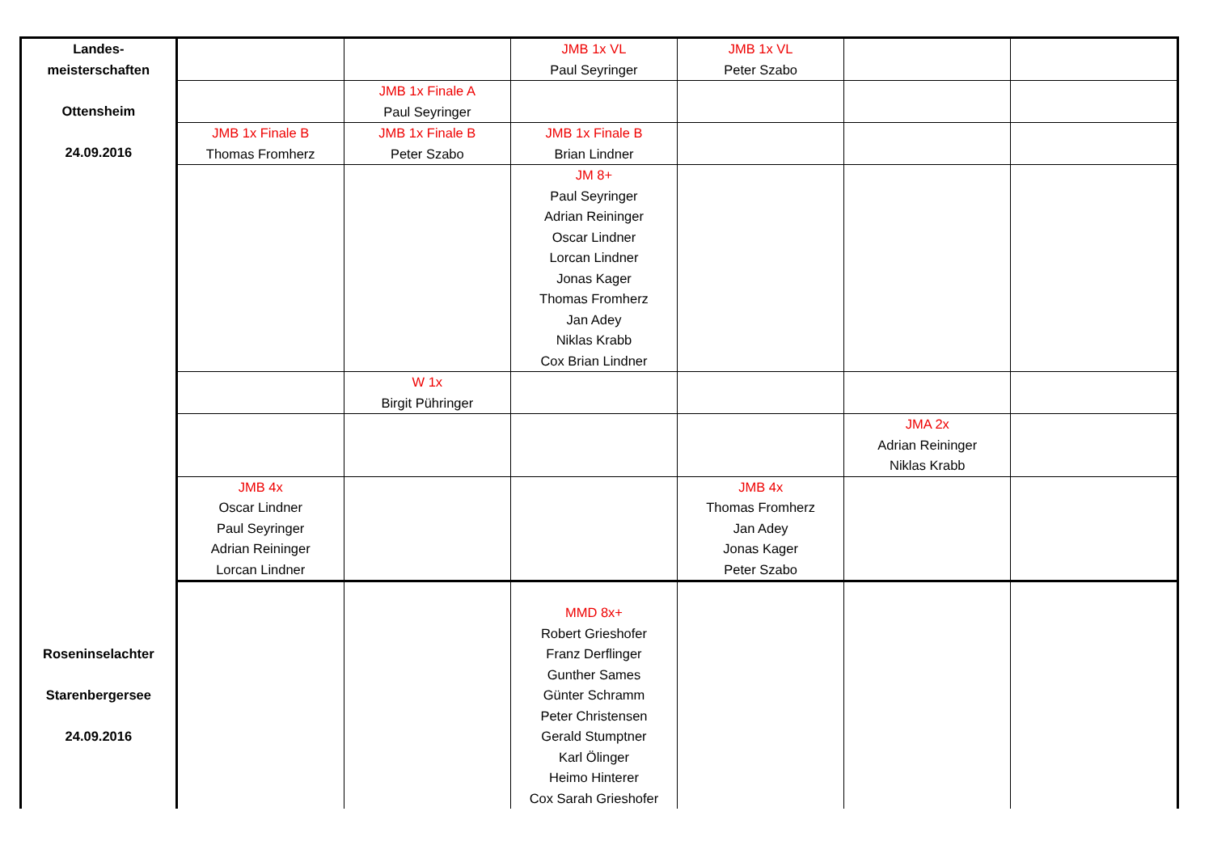| Landes- meisterschaften Ottensheim 24.09.2016 | | | JMB 1x VL Paul Seyringer | JMB 1x VL Peter Szabo | | |
| | | JMB 1x Finale A Paul Seyringer | | | | |
| | JMB 1x Finale B Thomas Fromherz | JMB 1x Finale B Peter Szabo | JMB 1x Finale B Brian Lindner | | | |
| | | | JM 8+ Paul Seyringer Adrian Reininger Oscar Lindner Lorcan Lindner Jonas Kager Thomas Fromherz Jan Adey Niklas Krabb Cox Brian Lindner | | | |
| | | W 1x Birgit Pühringer | | | | |
| | | | | | JMA 2x Adrian Reininger Niklas Krabb | |
| | JMB 4x Oscar Lindner Paul Seyringer Adrian Reininger Lorcan Lindner | | | JMB 4x Thomas Fromherz Jan Adey Jonas Kager Peter Szabo | | |
| Roseninselachter Starenbergersee 24.09.2016 | | | MMD 8x+ Robert Grieshofer Franz Derflinger Gunther Sames Günter Schramm Peter Christensen Gerald Stumptner Karl Ölinger Heimo Hinterer Cox Sarah Grieshofer | | | |